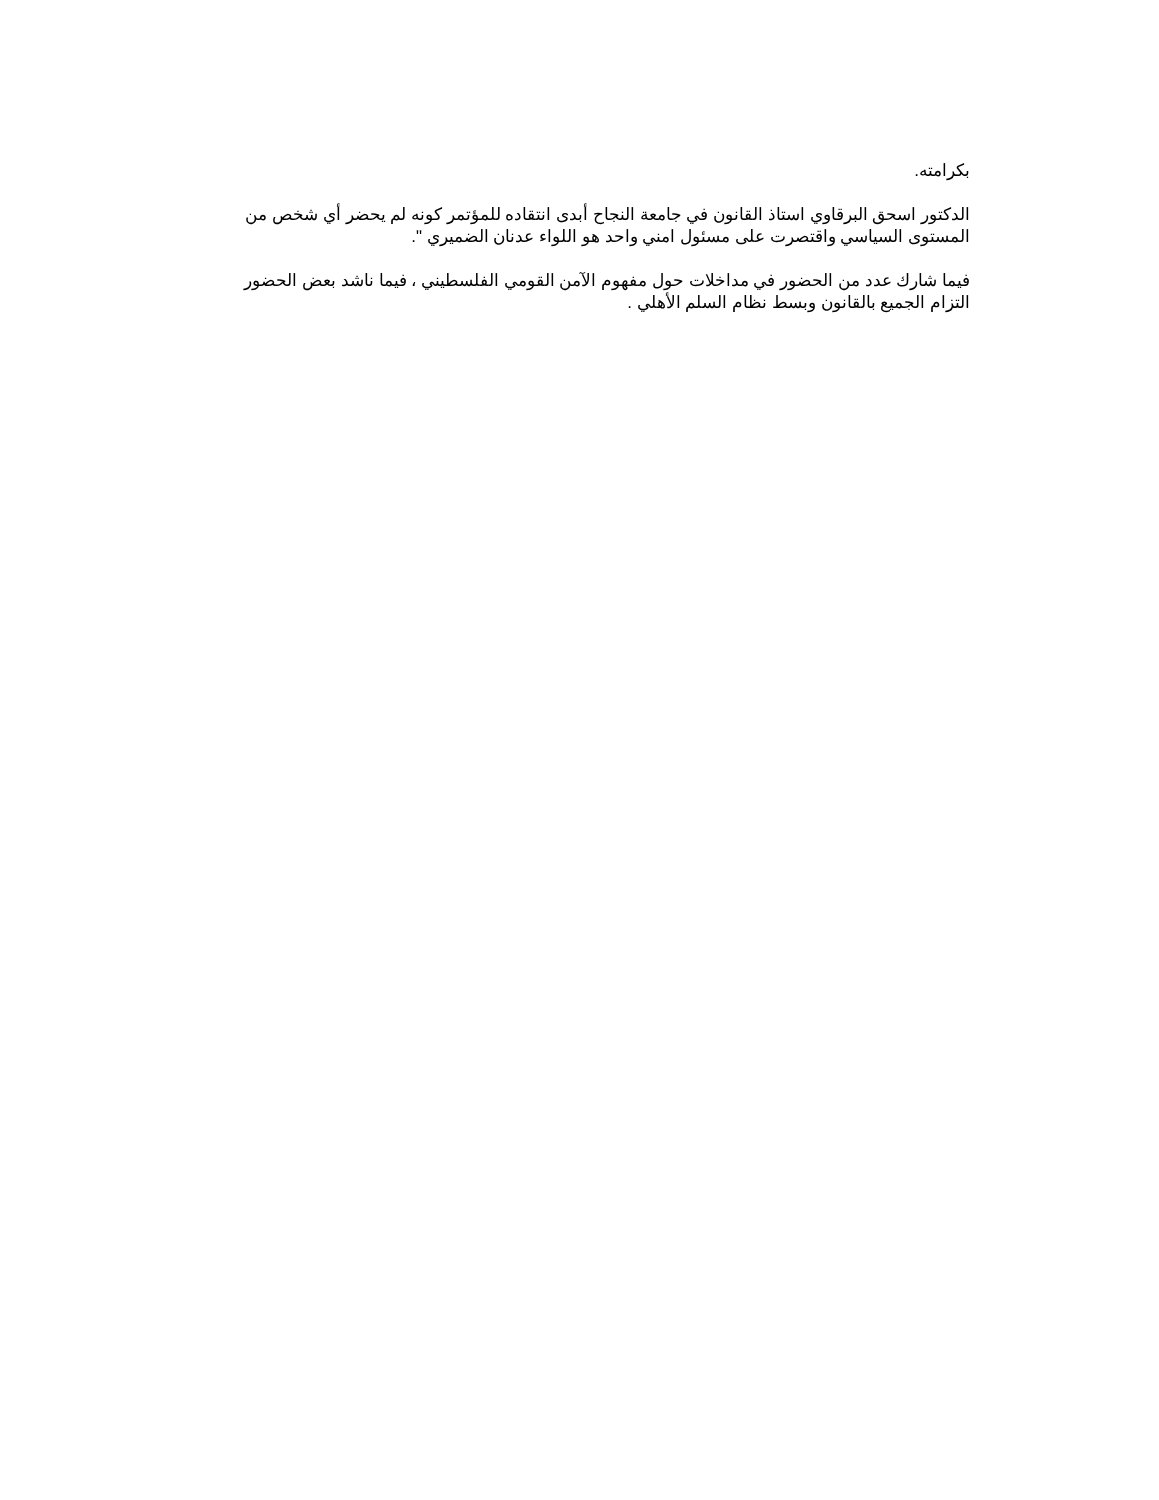بكرامته.
الدكتور اسحق البرقاوي استاذ القانون في جامعة النجاح أبدى انتقاده للمؤتمر كونه لم يحضر أي شخص من المستوى السياسي واقتصرت على مسئول امني واحد هو اللواء عدنان الضميري ".
فيما شارك عدد من الحضور في مداخلات حول مفهوم الآمن القومي الفلسطيني ، فيما ناشد بعض الحضور التزام الجميع بالقانون وبسط نظام السلم الأهلي .